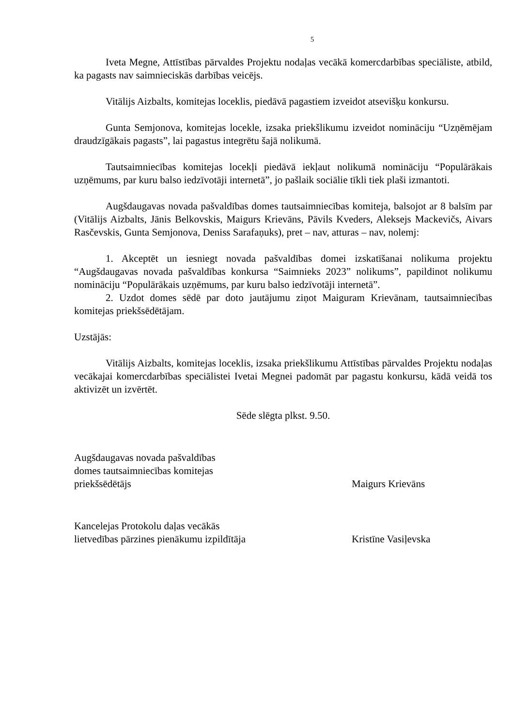5
Iveta Megne, Attīstības pārvaldes Projektu nodaļas vecākā komercdarbības speciāliste, atbild, ka pagasts nav saimnieciskās darbības veicējs.
Vitālijs Aizbalts, komitejas loceklis, piedāvā pagastiem izveidot atsevišķu konkursu.
Gunta Semjonova, komitejas locekle, izsaka priekšlikumu izveidot nomināciju “Uzņēmējam draudzīgākais pagasts”, lai pagastus integrētu šajā nolikumā.
Tautsaimniecības komitejas locekļi piedāvā iekļaut nolikumā nomināciju “Populārākais uzņēmums, par kuru balso iedzīvotāji internetā”, jo pašlaik sociālie tīkli tiek plaši izmantoti.
Augšdaugavas novada pašvaldības domes tautsaimniecības komiteja, balsojot ar 8 balsīm par (Vitālijs Aizbalts, Jānis Belkovskis, Maigurs Krievāns, Pāvils Kveders, Aleksejs Mackevičs, Aivars Rasčevskis, Gunta Semjonova, Deniss Sarafaņuks), pret – nav, atturas – nav, nolemj:
1. Akceptēt un iesniegt novada pašvaldības domei izskatīšanai nolikuma projektu “Augšdaugavas novada pašvaldības konkursa “Saimnieks 2023” nolikums”, papildinot nolikumu nomināciju “Populārākais uzņēmums, par kuru balso iedzīvotāji internetā”.
2. Uzdot domes sēdē par doto jautājumu ziņot Maiguram Krievānam, tautsaimniecības komitejas priekšsēdētājam.
Uzstājās:
Vitālijs Aizbalts, komitejas loceklis, izsaka priekšlikumu Attīstības pārvaldes Projektu nodaļas vecākajai komercdarbības speciālistei Ivetai Megnei padomāt par pagastu konkursu, kādā veidā tos aktivizēt un izvērtēt.
Sēde slēgta plkst. 9.50.
Augšdaugavas novada pašvaldības
domes tautsaimniecības komitejas
priekšsēdētājs
Maigurs Krievāns
Kancelejas Protokolu daļas vecākās
lietvedības pārzines pienākumu izpildītāja
Kristīne Vasiļevska